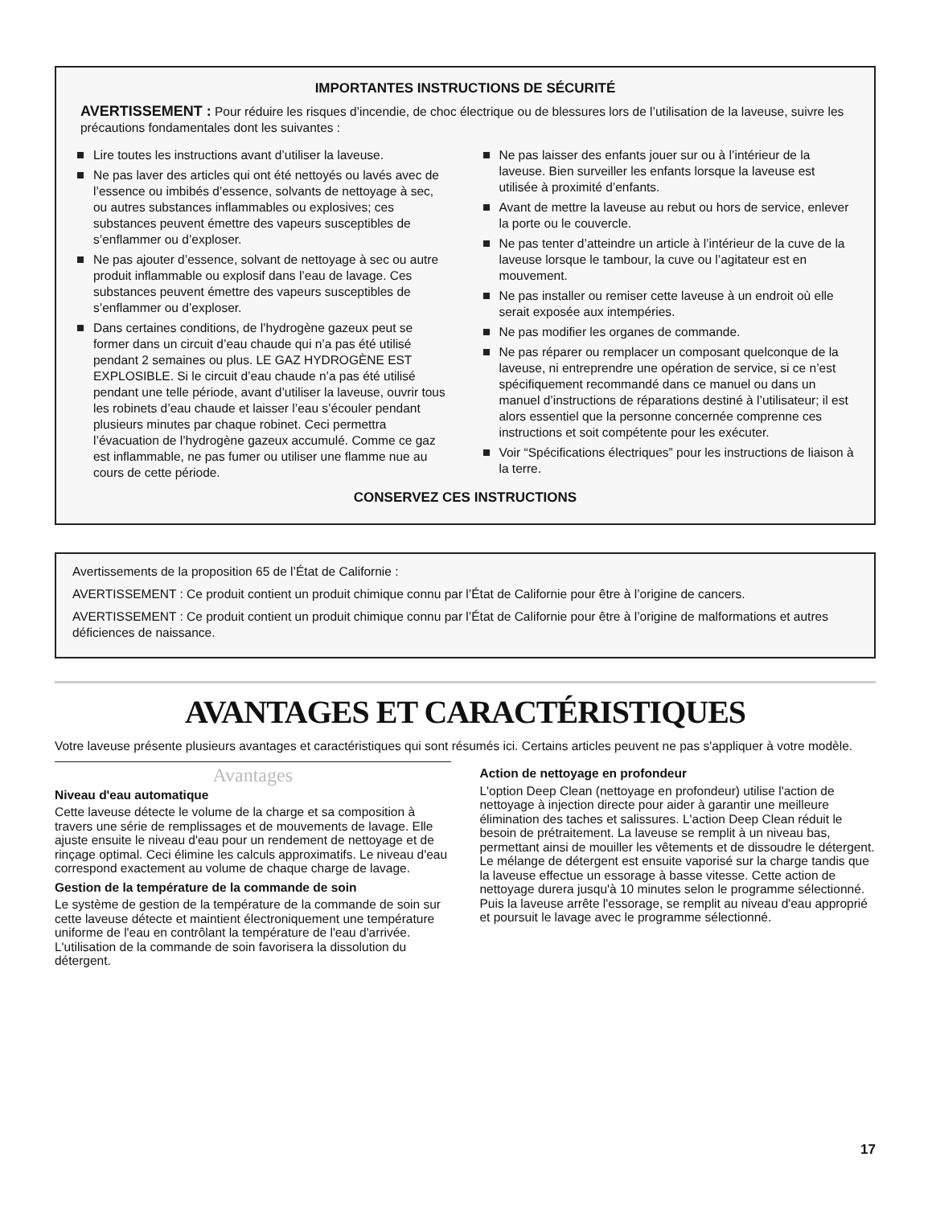IMPORTANTES INSTRUCTIONS DE SÉCURITÉ
AVERTISSEMENT : Pour réduire les risques d’incendie, de choc électrique ou de blessures lors de l’utilisation de la laveuse, suivre les précautions fondamentales dont les suivantes :
Lire toutes les instructions avant d’utiliser la laveuse.
Ne pas laver des articles qui ont été nettoyés ou lavés avec de l’essence ou imbibés d’essence, solvants de nettoyage à sec, ou autres substances inflammables ou explosives; ces substances peuvent émettre des vapeurs susceptibles de s’enflammer ou d’exploser.
Ne pas ajouter d’essence, solvant de nettoyage à sec ou autre produit inflammable ou explosif dans l’eau de lavage. Ces substances peuvent émettre des vapeurs susceptibles de s’enflammer ou d’exploser.
Dans certaines conditions, de l’hydrogène gazeux peut se former dans un circuit d’eau chaude qui n’a pas été utilisé pendant 2 semaines ou plus. LE GAZ HYDROGÈNE EST EXPLOSIBLE. Si le circuit d’eau chaude n’a pas été utilisé pendant une telle période, avant d’utiliser la laveuse, ouvrir tous les robinets d’eau chaude et laisser l’eau s’écouler pendant plusieurs minutes par chaque robinet. Ceci permettra l’évacuation de l’hydrogène gazeux accumulé. Comme ce gaz est inflammable, ne pas fumer ou utiliser une flamme nue au cours de cette période.
Ne pas laisser des enfants jouer sur ou à l’intérieur de la laveuse. Bien surveiller les enfants lorsque la laveuse est utilisée à proximité d’enfants.
Avant de mettre la laveuse au rebut ou hors de service, enlever la porte ou le couvercle.
Ne pas tenter d’atteindre un article à l’intérieur de la cuve de la laveuse lorsque le tambour, la cuve ou l’agitateur est en mouvement.
Ne pas installer ou remiser cette laveuse à un endroit où elle serait exposée aux intempéries.
Ne pas modifier les organes de commande.
Ne pas réparer ou remplacer un composant quelconque de la laveuse, ni entreprendre une opération de service, si ce n’est spécifiquement recommandé dans ce manuel ou dans un manuel d’instructions de réparations destiné à l’utilisateur; il est alors essentiel que la personne concernée comprenne ces instructions et soit compétente pour les exécuter.
Voir “Spécifications électriques” pour les instructions de liaison à la terre.
CONSERVEZ CES INSTRUCTIONS
Avertissements de la proposition 65 de l’État de Californie :
AVERTISSEMENT : Ce produit contient un produit chimique connu par l’État de Californie pour être à l’origine de cancers.
AVERTISSEMENT : Ce produit contient un produit chimique connu par l’État de Californie pour être à l’origine de malformations et autres déficiences de naissance.
AVANTAGES ET CARACTÉRISTIQUES
Votre laveuse présente plusieurs avantages et caractéristiques qui sont résumés ici. Certains articles peuvent ne pas s'appliquer à votre modèle.
Avantages
Niveau d'eau automatique
Cette laveuse détecte le volume de la charge et sa composition à travers une série de remplissages et de mouvements de lavage. Elle ajuste ensuite le niveau d'eau pour un rendement de nettoyage et de rinçage optimal. Ceci élimine les calculs approximatifs. Le niveau d'eau correspond exactement au volume de chaque charge de lavage.
Gestion de la température de la commande de soin
Le système de gestion de la température de la commande de soin sur cette laveuse détecte et maintient électroniquement une température uniforme de l'eau en contrôlant la température de l'eau d'arrivée. L'utilisation de la commande de soin favorisera la dissolution du détergent.
Action de nettoyage en profondeur
L'option Deep Clean (nettoyage en profondeur) utilise l'action de nettoyage à injection directe pour aider à garantir une meilleure élimination des taches et salissures. L'action Deep Clean réduit le besoin de prétraitement. La laveuse se remplit à un niveau bas, permettant ainsi de mouiller les vêtements et de dissoudre le détergent. Le mélange de détergent est ensuite vaporisé sur la charge tandis que la laveuse effectue un essorage à basse vitesse. Cette action de nettoyage durera jusqu'à 10 minutes selon le programme sélectionné. Puis la laveuse arrête l'essorage, se remplit au niveau d'eau approprié et poursuit le lavage avec le programme sélectionné.
17